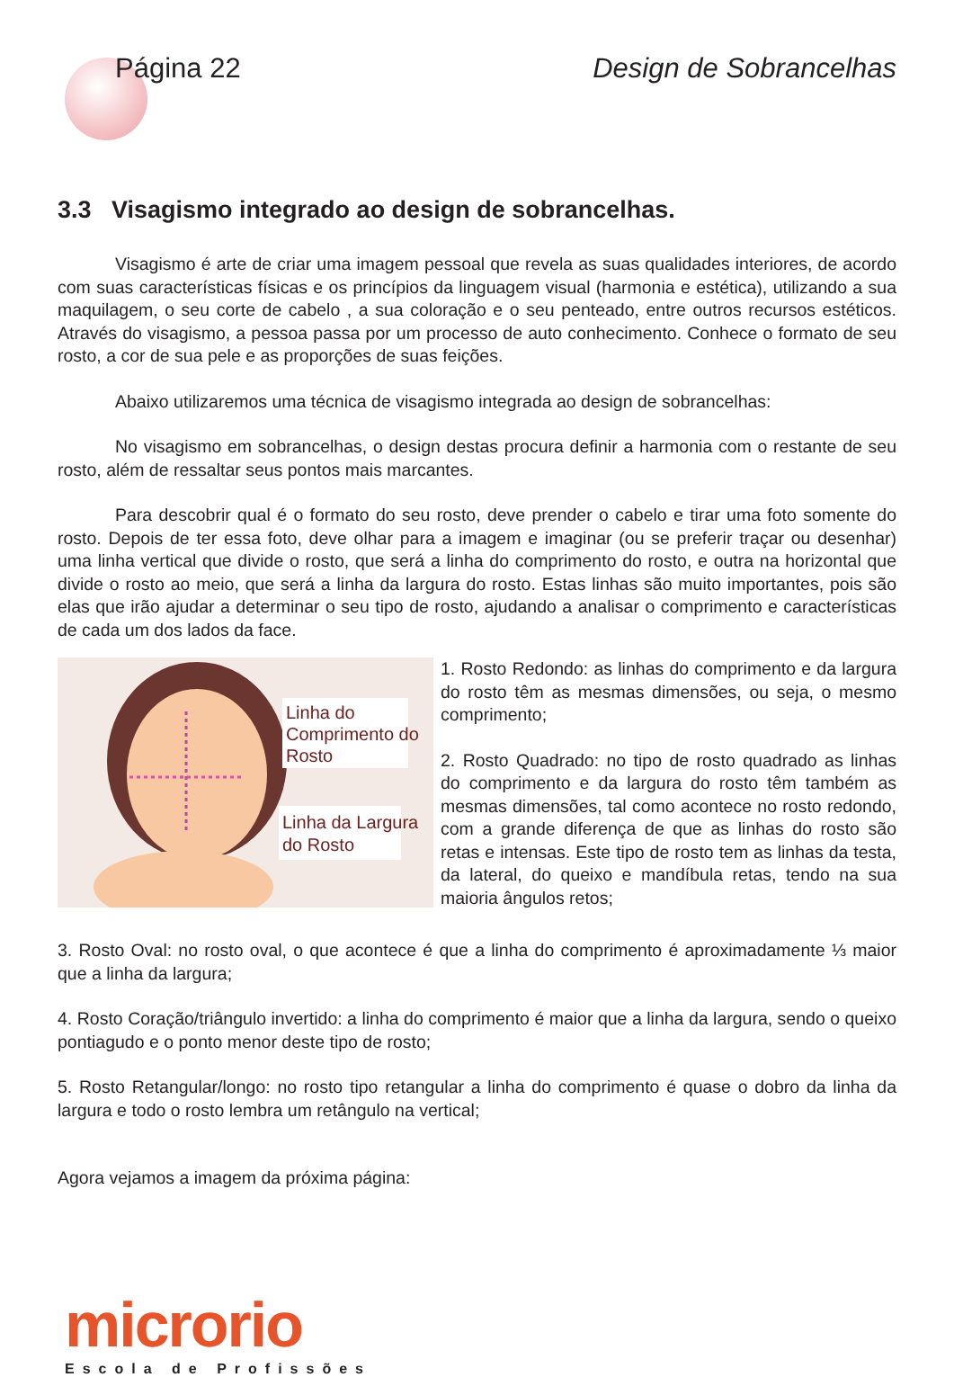Página 22 Design de Sobrancelhas
3.3 Visagismo integrado ao design de sobrancelhas.
Visagismo é arte de criar uma imagem pessoal que revela as suas qualidades interiores, de acordo com suas características físicas e os princípios da linguagem visual (harmonia e estética), utilizando a sua maquilagem, o seu corte de cabelo , a sua coloração e o seu penteado, entre outros recursos estéticos. Através do visagismo, a pessoa passa por um processo de auto conhecimento. Conhece o formato de seu rosto, a cor de sua pele e as proporções de suas feições.
Abaixo utilizaremos uma técnica de visagismo integrada ao design de sobrancelhas:
No visagismo em sobrancelhas, o design destas procura definir a harmonia com o restante de seu rosto, além de ressaltar seus pontos mais marcantes.
Para descobrir qual é o formato do seu rosto, deve prender o cabelo e tirar uma foto somente do rosto. Depois de ter essa foto, deve olhar para a imagem e imaginar (ou se preferir traçar ou desenhar) uma linha vertical que divide o rosto, que será a linha do comprimento do rosto, e outra na horizontal que divide o rosto ao meio, que será a linha da largura do rosto. Estas linhas são muito importantes, pois são elas que irão ajudar a determinar o seu tipo de rosto, ajudando a analisar o comprimento e características de cada um dos lados da face.
Linha do
Comprimento do
Rosto
Linha da Largura
do Rosto
1. Rosto Redondo: as linhas do comprimento e da largura do rosto têm as mesmas dimensões, ou seja, o mesmo comprimento;
2. Rosto Quadrado: no tipo de rosto quadrado as linhas do comprimento e da largura do rosto têm também as mesmas dimensões, tal como acontece no rosto redondo, com a grande diferença de que as linhas do rosto são retas e intensas. Este tipo de rosto tem as linhas da testa, da lateral, do queixo e mandíbula retas, tendo na sua maioria ângulos retos;
3. Rosto Oval: no rosto oval, o que acontece é que a linha do comprimento é aproximadamente ⅓ maior que a linha da largura;
4. Rosto Coração/triângulo invertido: a linha do comprimento é maior que a linha da largura, sendo o queixo pontiagudo e o ponto menor deste tipo de rosto;
5. Rosto Retangular/longo: no rosto tipo retangular a linha do comprimento é quase o dobro da linha da largura e todo o rosto lembra um retângulo na vertical;
Agora vejamos a imagem da próxima página:
microrio
Escola de Profissões